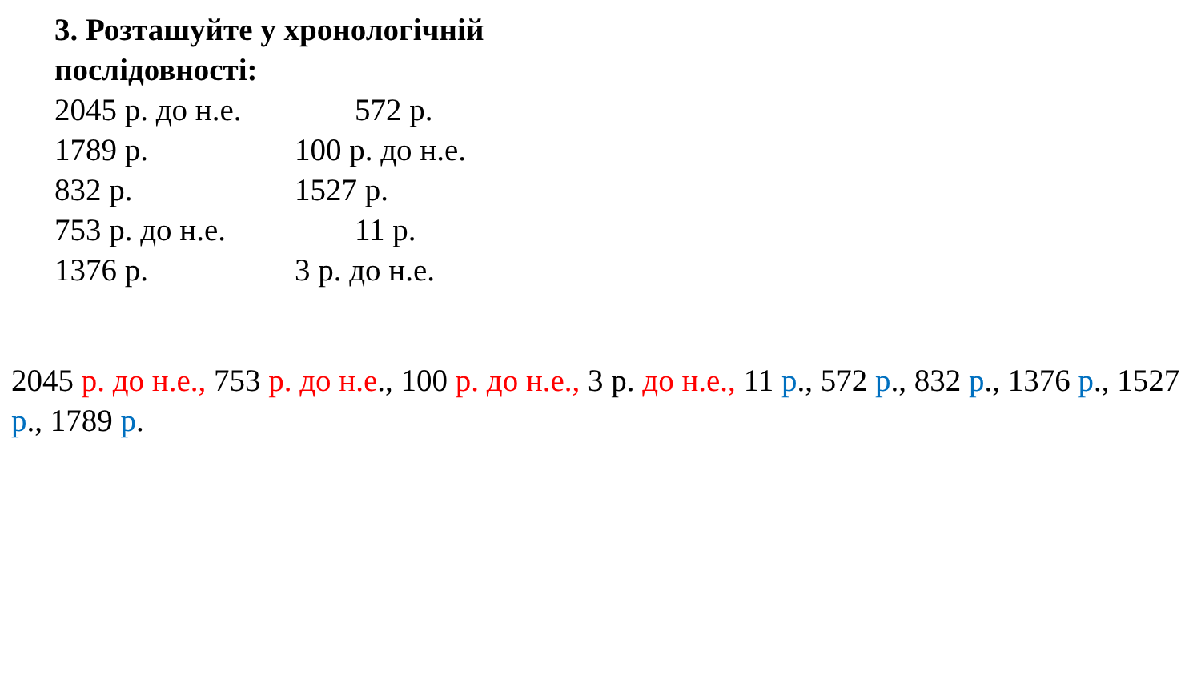3. Розташуйте у хронологічній
послідовності:
2045 р. до н.е.
572 р.
1789 р. 100 р. до н.е.
832 р. 1527 р.
753 р. до н.е.
11 р.
1376 р. 3 р. до н.е.
2045 р. до н.е., 753 р. до н.е., 100 р. до н.е., 3 р. до н.е., 11 р., 572 р., 832 р., 1376 р., 1527 р., 1789 р.